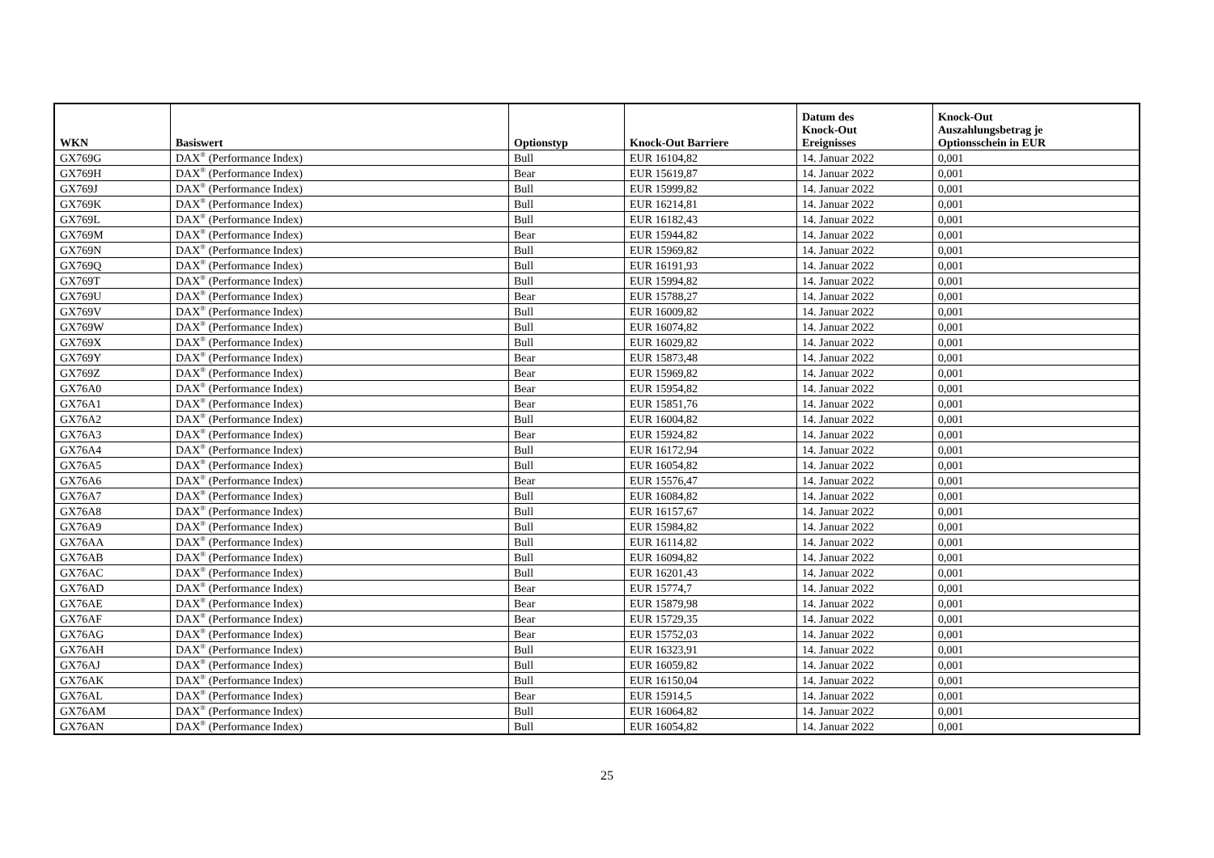| WKN | Basiswert | Optionstyp | Knock-Out Barriere | Datum des Knock-Out Ereignisses | Knock-Out Auszahlungsbetrag je Optionsschein in EUR |
| --- | --- | --- | --- | --- | --- |
| GX769G | DAX<sup>®</sup> (Performance Index) | Bull | EUR 16104,82 | 14. Januar 2022 | 0,001 |
| GX769H | DAX<sup>®</sup> (Performance Index) | Bear | EUR 15619,87 | 14. Januar 2022 | 0,001 |
| GX769J | DAX<sup>®</sup> (Performance Index) | Bull | EUR 15999,82 | 14. Januar 2022 | 0,001 |
| GX769K | DAX<sup>®</sup> (Performance Index) | Bull | EUR 16214,81 | 14. Januar 2022 | 0,001 |
| GX769L | DAX<sup>®</sup> (Performance Index) | Bull | EUR 16182,43 | 14. Januar 2022 | 0,001 |
| GX769M | DAX<sup>®</sup> (Performance Index) | Bear | EUR 15944,82 | 14. Januar 2022 | 0,001 |
| GX769N | DAX<sup>®</sup> (Performance Index) | Bull | EUR 15969,82 | 14. Januar 2022 | 0,001 |
| GX769Q | DAX<sup>®</sup> (Performance Index) | Bull | EUR 16191,93 | 14. Januar 2022 | 0,001 |
| GX769T | DAX<sup>®</sup> (Performance Index) | Bull | EUR 15994,82 | 14. Januar 2022 | 0,001 |
| GX769U | DAX<sup>®</sup> (Performance Index) | Bear | EUR 15788,27 | 14. Januar 2022 | 0,001 |
| GX769V | DAX<sup>®</sup> (Performance Index) | Bull | EUR 16009,82 | 14. Januar 2022 | 0,001 |
| GX769W | DAX<sup>®</sup> (Performance Index) | Bull | EUR 16074,82 | 14. Januar 2022 | 0,001 |
| GX769X | DAX<sup>®</sup> (Performance Index) | Bull | EUR 16029,82 | 14. Januar 2022 | 0,001 |
| GX769Y | DAX<sup>®</sup> (Performance Index) | Bear | EUR 15873,48 | 14. Januar 2022 | 0,001 |
| GX769Z | DAX<sup>®</sup> (Performance Index) | Bear | EUR 15969,82 | 14. Januar 2022 | 0,001 |
| GX76A0 | DAX<sup>®</sup> (Performance Index) | Bear | EUR 15954,82 | 14. Januar 2022 | 0,001 |
| GX76A1 | DAX<sup>®</sup> (Performance Index) | Bear | EUR 15851,76 | 14. Januar 2022 | 0,001 |
| GX76A2 | DAX<sup>®</sup> (Performance Index) | Bull | EUR 16004,82 | 14. Januar 2022 | 0,001 |
| GX76A3 | DAX<sup>®</sup> (Performance Index) | Bear | EUR 15924,82 | 14. Januar 2022 | 0,001 |
| GX76A4 | DAX<sup>®</sup> (Performance Index) | Bull | EUR 16172,94 | 14. Januar 2022 | 0,001 |
| GX76A5 | DAX<sup>®</sup> (Performance Index) | Bull | EUR 16054,82 | 14. Januar 2022 | 0,001 |
| GX76A6 | DAX<sup>®</sup> (Performance Index) | Bear | EUR 15576,47 | 14. Januar 2022 | 0,001 |
| GX76A7 | DAX<sup>®</sup> (Performance Index) | Bull | EUR 16084,82 | 14. Januar 2022 | 0,001 |
| GX76A8 | DAX<sup>®</sup> (Performance Index) | Bull | EUR 16157,67 | 14. Januar 2022 | 0,001 |
| GX76A9 | DAX<sup>®</sup> (Performance Index) | Bull | EUR 15984,82 | 14. Januar 2022 | 0,001 |
| GX76AA | DAX<sup>®</sup> (Performance Index) | Bull | EUR 16114,82 | 14. Januar 2022 | 0,001 |
| GX76AB | DAX<sup>®</sup> (Performance Index) | Bull | EUR 16094,82 | 14. Januar 2022 | 0,001 |
| GX76AC | DAX<sup>®</sup> (Performance Index) | Bull | EUR 16201,43 | 14. Januar 2022 | 0,001 |
| GX76AD | DAX<sup>®</sup> (Performance Index) | Bear | EUR 15774,7 | 14. Januar 2022 | 0,001 |
| GX76AE | DAX<sup>®</sup> (Performance Index) | Bear | EUR 15879,98 | 14. Januar 2022 | 0,001 |
| GX76AF | DAX<sup>®</sup> (Performance Index) | Bear | EUR 15729,35 | 14. Januar 2022 | 0,001 |
| GX76AG | DAX<sup>®</sup> (Performance Index) | Bear | EUR 15752,03 | 14. Januar 2022 | 0,001 |
| GX76AH | DAX<sup>®</sup> (Performance Index) | Bull | EUR 16323,91 | 14. Januar 2022 | 0,001 |
| GX76AJ | DAX<sup>®</sup> (Performance Index) | Bull | EUR 16059,82 | 14. Januar 2022 | 0,001 |
| GX76AK | DAX<sup>®</sup> (Performance Index) | Bull | EUR 16150,04 | 14. Januar 2022 | 0,001 |
| GX76AL | DAX<sup>®</sup> (Performance Index) | Bear | EUR 15914,5 | 14. Januar 2022 | 0,001 |
| GX76AM | DAX<sup>®</sup> (Performance Index) | Bull | EUR 16064,82 | 14. Januar 2022 | 0,001 |
| GX76AN | DAX<sup>®</sup> (Performance Index) | Bull | EUR 16054,82 | 14. Januar 2022 | 0,001 |
25